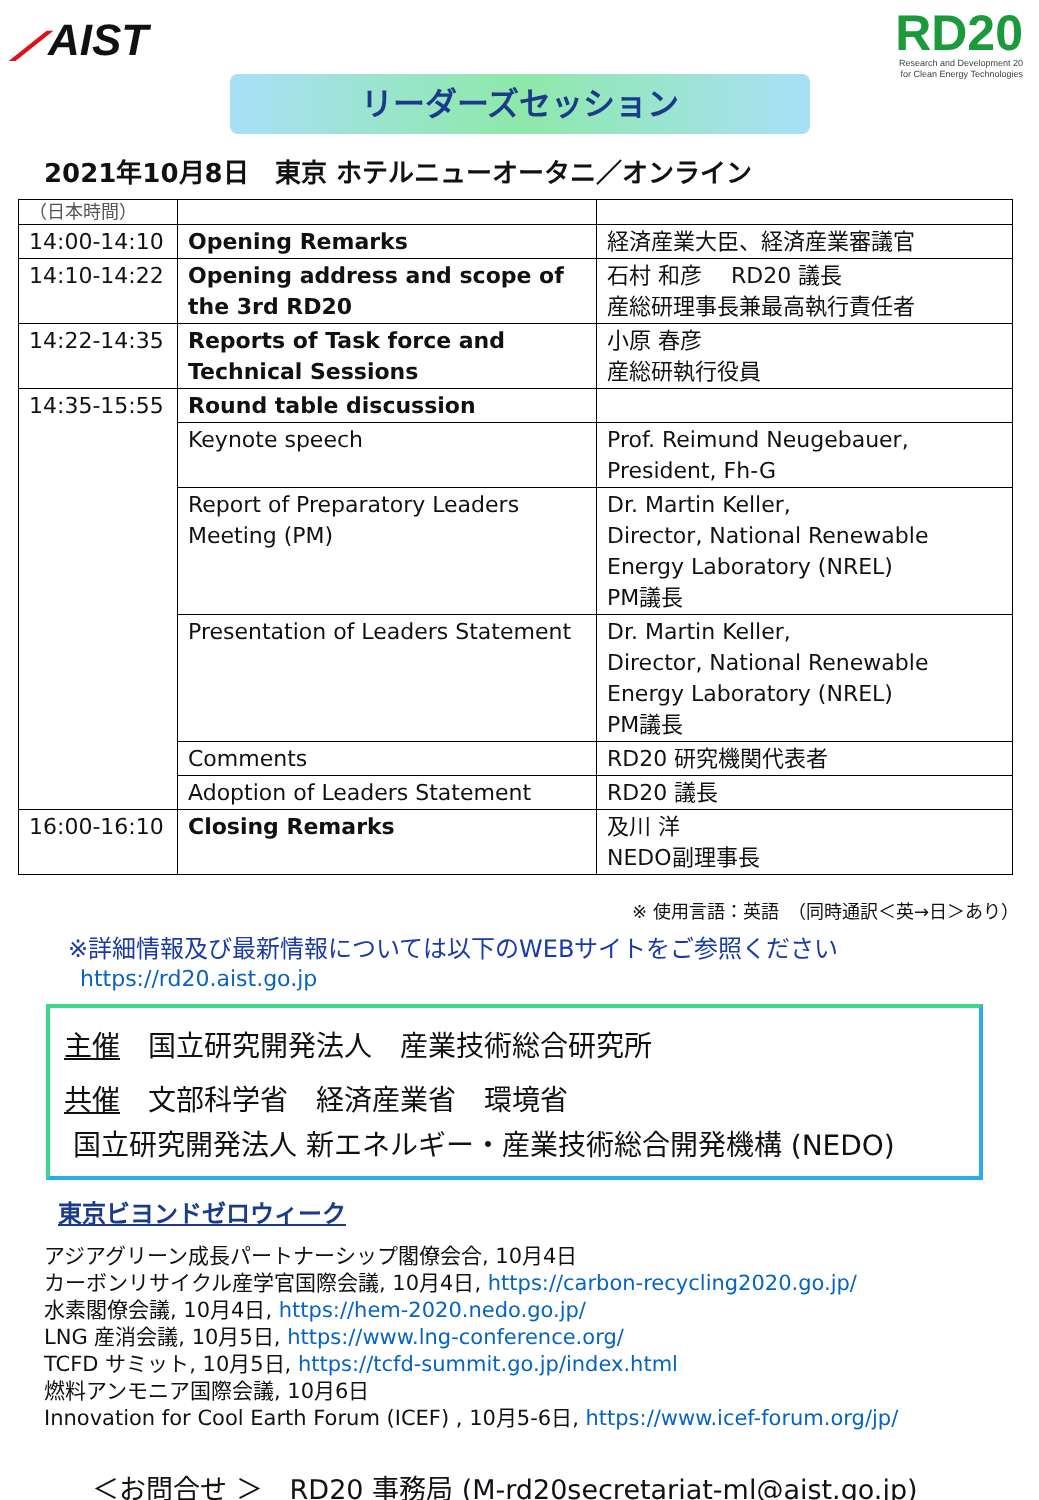⟋AIST
RD20
Research and Development 20
for Clean Energy Technologies
リーダーズセッション
2021年10月8日　東京 ホテルニューオータニ／オンライン
| （日本時間） | | |
| 14:00-14:10 | Opening Remarks | 経済産業大臣、経済産業審議官 |
| 14:10-14:22 | Opening address and scope of the 3rd RD20 | 石村 和彦 RD20 議長 産総研理事長兼最高執行責任者 |
| 14:22-14:35 | Reports of Task force and Technical Sessions | 小原 春彦 産総研執行役員 |
| 14:35-15:55 | Round table discussion | |
| | Keynote speech | Prof. Reimund Neugebauer, President, Fh-G |
| | Report of Preparatory Leaders Meeting (PM) | Dr. Martin Keller, Director, National Renewable Energy Laboratory (NREL) PM議長 |
| | Presentation of Leaders Statement | Dr. Martin Keller, Director, National Renewable Energy Laboratory (NREL) PM議長 |
| | Comments | RD20 研究機関代表者 |
| | Adoption of Leaders Statement | RD20 議長 |
| 16:00-16:10 | Closing Remarks | 及川 洋 NEDO副理事長 |
※ 使用言語：英語　（同時通訳＜英→日＞あり）
※詳細情報及び最新情報については以下のWEBサイトをご参照ください
https://rd20.aist.go.jp
主催　国立研究開発法人　産業技術総合研究所
共催　文部科学省　経済産業省　環境省
国立研究開発法人 新エネルギー・産業技術総合開発機構 (NEDO)
東京ビヨンドゼロウィーク
アジアグリーン成長パートナーシップ閣僚会合, 10月4日
カーボンリサイクル産学官国際会議, 10月4日, https://carbon-recycling2020.go.jp/
水素閣僚会議, 10月4日, https://hem-2020.nedo.go.jp/
LNG 産消会議, 10月5日, https://www.lng-conference.org/
TCFD サミット, 10月5日, https://tcfd-summit.go.jp/index.html
燃料アンモニア国際会議, 10月6日
Innovation for Cool Earth Forum (ICEF) , 10月5-6日, https://www.icef-forum.org/jp/
＜お問合せ ＞　RD20 事務局 (M-rd20secretariat-ml@aist.go.jp)